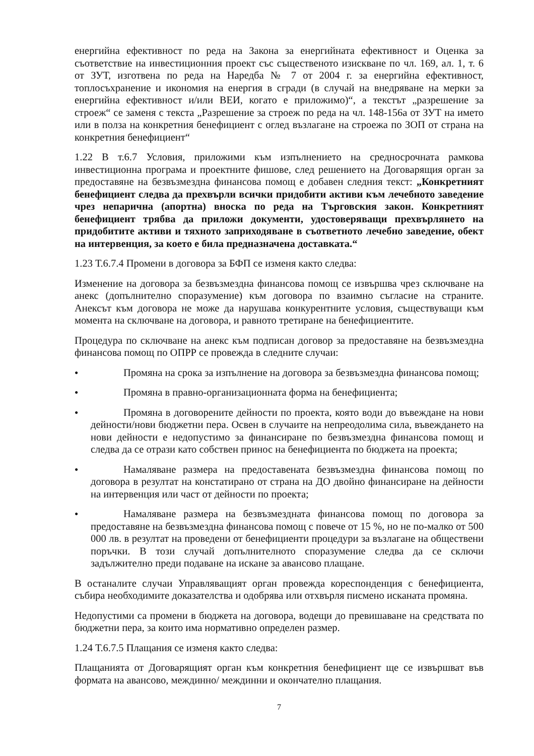енергийна ефективност по реда на Закона за енергийната ефективност и Оценка за съответствие на инвестиционния проект със същественото изискване по чл. 169, ал. 1, т. 6 от ЗУТ, изготвена по реда на Наредба № 7 от 2004 г. за енергийна ефективност, топлосъхранение и икономия на енергия в сгради (в случай на внедряване на мерки за енергийна ефективност и/или ВЕИ, когато е приложимо)“, а текстът „разрешение за строеж“ се заменя с текста „Разрешение за строеж по реда на чл. 148-156а от ЗУТ на името или в полза на конкретния бенефициент с оглед възлагане на строежа по ЗОП от страна на конкретния бенефициент“
1.22 В т.6.7 Условия, приложими към изпълнението на средносрочната рамкова инвестиционна програма и проектните фишове, след решението на Договарящия орган за предоставяне на безвъзмездна финансова помощ е добавен следния текст: „Конкретният бенефициент следва да прехвърли всички придобити активи към лечебното заведение чрез непарична (апортна) вноска по реда на Търговския закон. Конкретният бенефициент трябва да приложи документи, удостоверяващи прехвърлянето на придобитите активи и тяхното заприходяване в съответното лечебно заведение, обект на интервенция, за което е била предназначена доставката.“
1.23 Т.6.7.4 Промени в договора за БФП се изменя както следва:
Изменение на договора за безвъзмездна финансова помощ се извършва чрез сключване на анекс (допълнително споразумение) към договора по взаимно съгласие на страните. Анексът към договора не може да нарушава конкурентните условия, съществуващи към момента на сключване на договора, и равното третиране на бенефициентите.
Процедура по сключване на анекс към подписан договор за предоставяне на безвъзмездна финансова помощ по ОПРР се провежда в следните случаи:
● Промяна на срока за изпълнение на договора за безвъзмездна финансова помощ;
● Промяна в правно-организационната форма на бенефициента;
● Промяна в договорените дейности по проекта, която води до въвеждане на нови дейности/нови бюджетни пера. Освен в случаите на непреодолима сила, въвеждането на нови дейности е недопустимо за финансиране по безвъзмездна финансова помощ и следва да се отрази като собствен принос на бенефициента по бюджета на проекта;
● Намаляване размера на предоставената безвъзмездна финансова помощ по договора в резултат на констатирано от страна на ДО двойно финансиране на дейности на интервенция или част от дейности по проекта;
● Намаляване размера на безвъзмездната финансова помощ по договора за предоставяне на безвъзмездна финансова помощ с повече от 15 %, но не по-малко от 500 000 лв. в резултат на проведени от бенефициенти процедури за възлагане на обществени поръчки. В този случай допълнителното споразумение следва да се сключи задължително преди подаване на искане за авансово плащане.
В останалите случаи Управляващият орган провежда кореспонденция с бенефициента, събира необходимите доказателства и одобрява или отхвърля писмено исканата промяна.
Недопустими са промени в бюджета на договора, водещи до превишаване на средствата по бюджетни пера, за които има нормативно определен размер.
1.24 Т.6.7.5 Плащания се изменя както следва:
Плащанията от Договарящият орган към конкретния бенефициент ще се извършват във формата на авансово, междинно/ междинни и окончателно плащания.
7